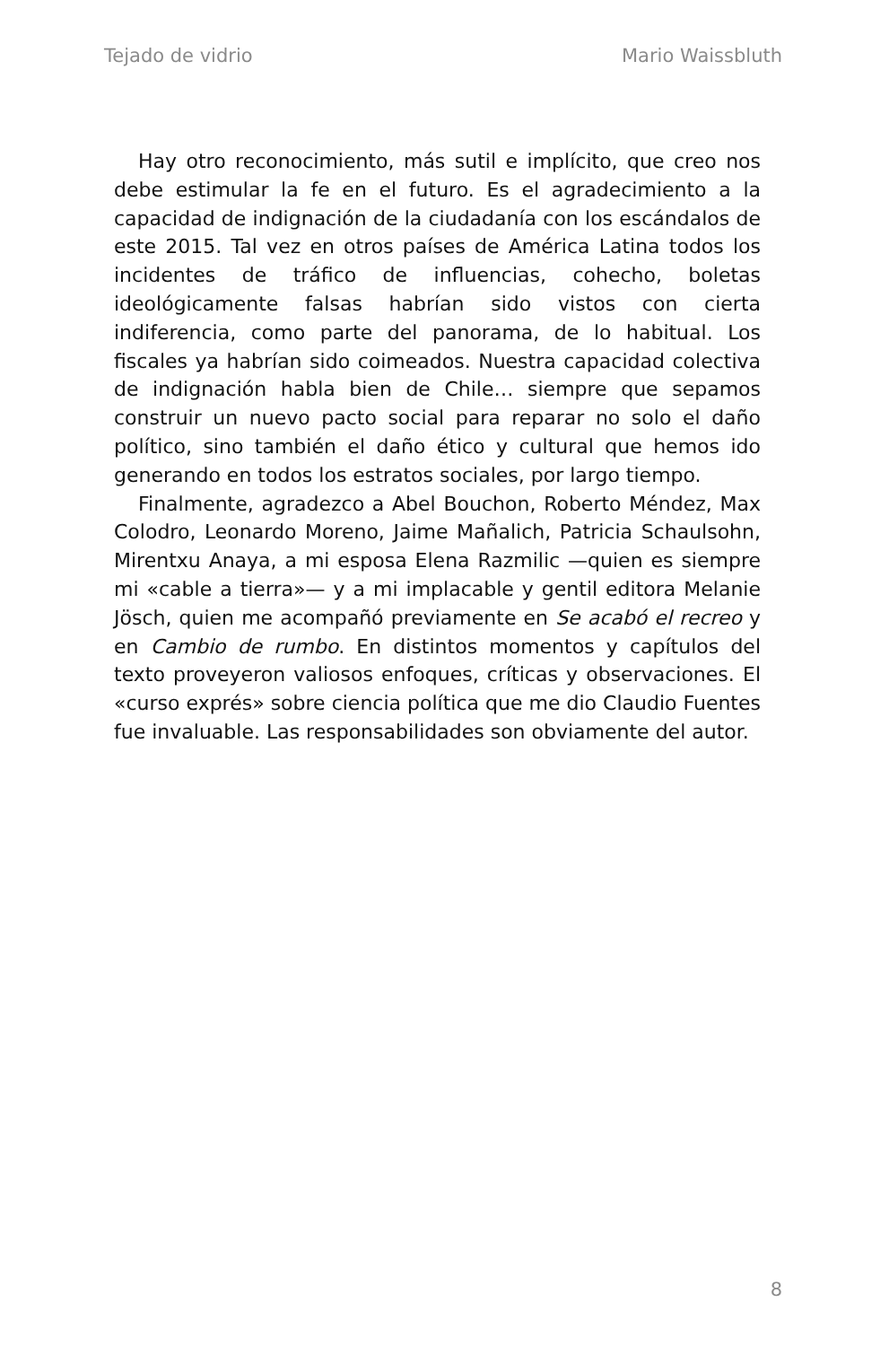Tejado de vidrio Mario Waissbluth
Hay otro reconocimiento, más sutil e implícito, que creo nos debe estimular la fe en el futuro. Es el agradecimiento a la capacidad de indignación de la ciudadanía con los escándalos de este 2015. Tal vez en otros países de América Latina todos los incidentes de tráfico de influencias, cohecho, boletas ideológicamente falsas habrían sido vistos con cierta indiferencia, como parte del panorama, de lo habitual. Los fiscales ya habrían sido coimeados. Nuestra capacidad colectiva de indignación habla bien de Chile… siempre que sepamos construir un nuevo pacto social para reparar no solo el daño político, sino también el daño ético y cultural que hemos ido generando en todos los estratos sociales, por largo tiempo.
Finalmente, agradezco a Abel Bouchon, Roberto Méndez, Max Colodro, Leonardo Moreno, Jaime Mañalich, Patricia Schaulsohn, Mirentxu Anaya, a mi esposa Elena Razmilic —quien es siempre mi «cable a tierra»— y a mi implacable y gentil editora Melanie Jösch, quien me acompañó previamente en Se acabó el recreo y en Cambio de rumbo. En distintos momentos y capítulos del texto proveyeron valiosos enfoques, críticas y observaciones. El «curso exprés» sobre ciencia política que me dio Claudio Fuentes fue invaluable. Las responsabilidades son obviamente del autor.
8